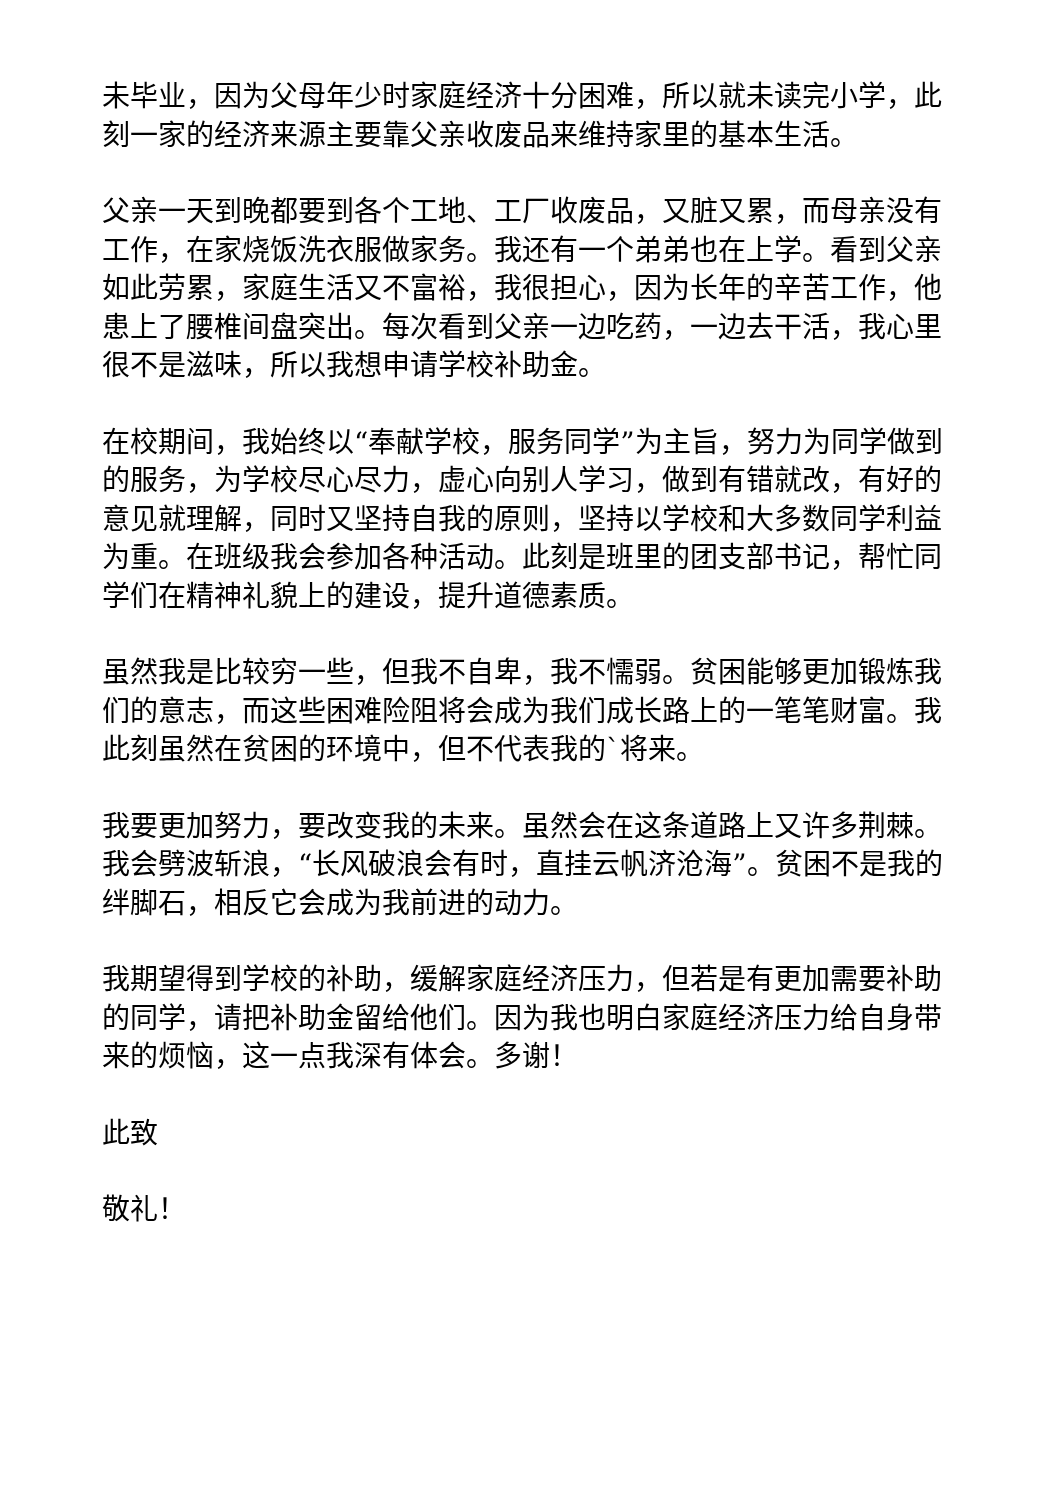未毕业，因为父母年少时家庭经济十分困难，所以就未读完小学，此刻一家的经济来源主要靠父亲收废品来维持家里的基本生活。
父亲一天到晚都要到各个工地、工厂收废品，又脏又累，而母亲没有工作，在家烧饭洗衣服做家务。我还有一个弟弟也在上学。看到父亲如此劳累，家庭生活又不富裕，我很担心，因为长年的辛苦工作，他患上了腰椎间盘突出。每次看到父亲一边吃药，一边去干活，我心里很不是滋味，所以我想申请学校补助金。
在校期间，我始终以“奉献学校，服务同学”为主旨，努力为同学做到的服务，为学校尽心尽力，虚心向别人学习，做到有错就改，有好的意见就理解，同时又坚持自我的原则，坚持以学校和大多数同学利益为重。在班级我会参加各种活动。此刻是班里的团支部书记，帮忙同学们在精神礼貌上的建设，提升道德素质。
虽然我是比较穷一些，但我不自卑，我不懦弱。贫困能够更加锻炼我们的意志，而这些困难险阻将会成为我们成长路上的一笔笔财富。我此刻虽然在贫困的环境中，但不代表我的`将来。
我要更加努力，要改变我的未来。虽然会在这条道路上又许多荆棘。我会劈波斩浪，“长风破浪会有时，直挂云帆济沧海”。贫困不是我的绊脚石，相反它会成为我前进的动力。
我期望得到学校的补助，缓解家庭经济压力，但若是有更加需要补助的同学，请把补助金留给他们。因为我也明白家庭经济压力给自身带来的烦恼，这一点我深有体会。多谢！
此致
敬礼！